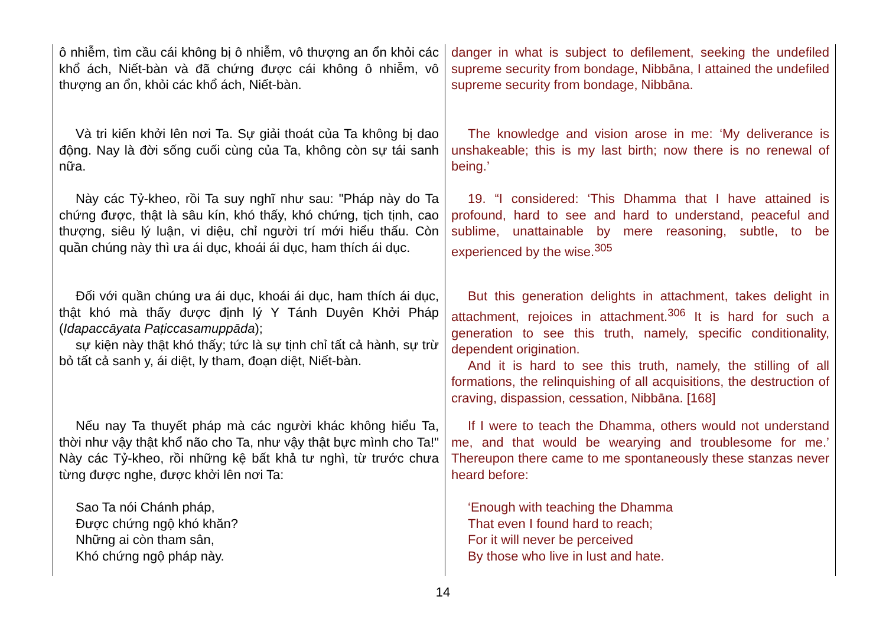| ô nhiễm, tìm cầu cái không bị ô nhiễm, vô thượng an ổn khỏi các khổ ách, Niết-bàn và đã chứng được cái không ô nhiễm, vô thượng an ổn, khỏi các khổ ách, Niết-bàn. | danger in what is subject to defilement, seeking the undefiled supreme security from bondage, Nibbāna, I attained the undefiled supreme security from bondage, Nibbāna. |
| Và tri kiến khởi lên nơi Ta. Sự giải thoát của Ta không bị dao động. Nay là đời sống cuối cùng của Ta, không còn sự tái sanh nữa. | The knowledge and vision arose in me: ‘My deliverance is unshakeable; this is my last birth; now there is no renewal of being.’ |
| Này các Tỷ-kheo, rồi Ta suy nghĩ như sau: "Pháp này do Ta chứng được, thật là sâu kín, khó thấy, khó chứng, tịch tịnh, cao thượng, siêu lý luận, vi diệu, chỉ người trí mới hiểu thấu. Còn quần chúng này thì ưa ái dục, khoái ái dục, ham thích ái dục. | 19. “I considered: ‘This Dhamma that I have attained is profound, hard to see and hard to understand, peaceful and sublime, unattainable by mere reasoning, subtle, to be experienced by the wise.<sup>305</sup> |
| Đối với quần chúng ưa ái dục, khoái ái dục, ham thích ái dục, thật khó mà thấy được định lý Y Tánh Duyên Khởi Pháp ( Idapaccāyata Paṭiccasamuppāda ); sự kiện này thật khó thấy; tức là sự tịnh chỉ tất cả hành, sự trừ bỏ tất cả sanh y, ái diệt, ly tham, đoạn diệt, Niết-bàn. | But this generation delights in attachment, takes delight in attachment, rejoices in attachment.<sup>306</sup> It is hard for such a generation to see this truth, namely, specific conditionality, dependent origination. And it is hard to see this truth, namely, the stilling of all formations, the relinquishing of all acquisitions, the destruction of craving, dispassion, cessation, Nibbāna. [168] |
| Nếu nay Ta thuyết pháp mà các người khác không hiểu Ta, thời như vậy thật khổ não cho Ta, như vậy thật bực mình cho Ta!" Này các Tỷ-kheo, rồi những kệ bất khả tư nghì, từ trước chưa từng được nghe, được khởi lên nơi Ta: | If I were to teach the Dhamma, others would not understand me, and that would be wearying and troublesome for me.’ Thereupon there came to me spontaneously these stanzas never heard before: |
| Sao Ta nói Chánh pháp, Được chứng ngộ khó khăn? Những ai còn tham sân, Khó chứng ngộ pháp này. | ‘Enough with teaching the Dhamma That even I found hard to reach; For it will never be perceived By those who live in lust and hate. |
14